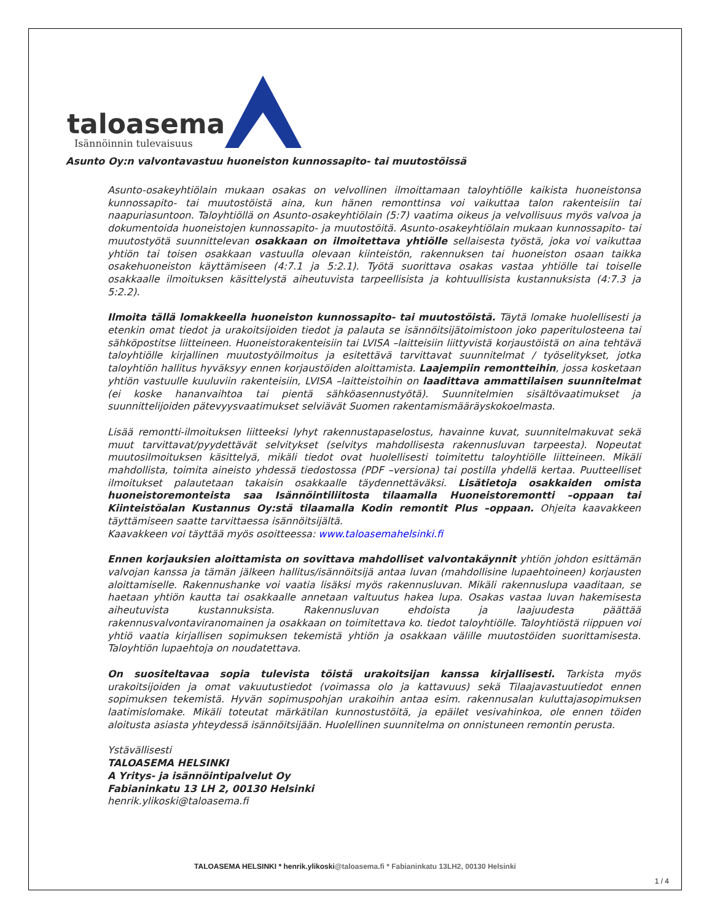taloasema
Isännöinnin tulevaisuus
Asunto Oy:n valvontavastuu huoneiston kunnossapito- tai muutostöissä
Asunto-osakeyhtiölain mukaan osakas on velvollinen ilmoittamaan taloyhtiölle kaikista huoneistonsa kunnossapito- tai muutostöistä aina, kun hänen remonttinsa voi vaikuttaa talon rakenteisiin tai naapuriasuntoon. Taloyhtiöllä on Asunto-osakeyhtiölain (5:7) vaatima oikeus ja velvollisuus myös valvoa ja dokumentoida huoneistojen kunnossapito- ja muutostöitä. Asunto-osakeyhtiölain mukaan kunnossapito- tai muutostyötä suunnittelevan osakkaan on ilmoitettava yhtiölle sellaisesta työstä, joka voi vaikuttaa yhtiön tai toisen osakkaan vastuulla olevaan kiinteistön, rakennuksen tai huoneiston osaan taikka osakehuoneiston käyttämiseen (4:7.1 ja 5:2.1). Työtä suorittava osakas vastaa yhtiölle tai toiselle osakkaalle ilmoituksen käsittelystä aiheutuvista tarpeellisista ja kohtuullisista kustannuksista (4:7.3 ja 5:2.2).
Ilmoita tällä lomakkeella huoneiston kunnossapito- tai muutostöistä. Täytä lomake huolellisesti ja etenkin omat tiedot ja urakoitsijoiden tiedot ja palauta se isännöitsijätoimistoon joko paperitulosteena tai sähköpostitse liitteineen. Huoneistorakenteisiin tai LVISA –laitteisiin liittyvistä korjaustöistä on aina tehtävä taloyhtiölle kirjallinen muutostyöilmoitus ja esitettävä tarvittavat suunnitelmat / työselitykset, jotka taloyhtiön hallitus hyväksyy ennen korjaustöiden aloittamista. Laajempiin remontteihin, jossa kosketaan yhtiön vastuulle kuuluviin rakenteisiin, LVISA –laitteistoihin on laadittava ammattilaisen suunnitelmat (ei koske hananvaihtoa tai pientä sähköasennustyötä). Suunnitelmien sisältövaatimukset ja suunnittelijoiden pätevyysvaatimukset selviävät Suomen rakentamismääräyskokoelmasta.
Lisää remontti-ilmoituksen liitteeksi lyhyt rakennustapaselostus, havainne kuvat, suunnitelmakuvat sekä muut tarvittavat/pyydettävät selvitykset (selvitys mahdollisesta rakennusluvan tarpeesta). Nopeutat muutosilmoituksen käsittelyä, mikäli tiedot ovat huolellisesti toimitettu taloyhtiölle liitteineen. Mikäli mahdollista, toimita aineisto yhdessä tiedostossa (PDF –versiona) tai postilla yhdellä kertaa. Puutteelliset ilmoitukset palautetaan takaisin osakkaalle täydennettäväksi. Lisätietoja osakkaiden omista huoneistoremonteista saa Isännöintiliitosta tilaamalla Huoneistoremontti –oppaan tai Kiinteistöalan Kustannus Oy:stä tilaamalla Kodin remontit Plus –oppaan. Ohjeita kaavakkeen täyttämiseen saatte tarvittaessa isännöitsijältä.
Kaavakkeen voi täyttää myös osoitteessa: www.taloasemahelsinki.fi
Ennen korjauksien aloittamista on sovittava mahdolliset valvontakäynnit yhtiön johdon esittämän valvojan kanssa ja tämän jälkeen hallitus/isännöitsijä antaa luvan (mahdollisine lupaehtoineen) korjausten aloittamiselle. Rakennushanke voi vaatia lisäksi myös rakennusluvan. Mikäli rakennuslupa vaaditaan, se haetaan yhtiön kautta tai osakkaalle annetaan valtuutus hakea lupa. Osakas vastaa luvan hakemisesta aiheutuvista kustannuksista. Rakennusluvan ehdoista ja laajuudesta päättää rakennusvalvontaviranomainen ja osakkaan on toimitettava ko. tiedot taloyhtiölle. Taloyhtiöstä riippuen voi yhtiö vaatia kirjallisen sopimuksen tekemistä yhtiön ja osakkaan välille muutostöiden suorittamisesta. Taloyhtiön lupaehtoja on noudatettava.
On suositeltavaa sopia tulevista töistä urakoitsijan kanssa kirjallisesti. Tarkista myös urakoitsijoiden ja omat vakuutustiedot (voimassa olo ja kattavuus) sekä Tilaajavastuutiedot ennen sopimuksen tekemistä. Hyvän sopimuspohjan urakoihin antaa esim. rakennusalan kuluttajasopimuksen laatimislomake. Mikäli toteutat märkätilan kunnostustöitä, ja epäilet vesivahinkoa, ole ennen töiden aloitusta asiasta yhteydessä isännöitsijään. Huolellinen suunnitelma on onnistuneen remontin perusta.
Ystävällisesti
TALOASEMA HELSINKI
A Yritys- ja isännöintipalvelut Oy
Fabianinkatu 13 LH 2, 00130 Helsinki
henrik.ylikoski@taloasema.fi
TALOASEMA HELSINKI * henrik.ylikoski@taloasema.fi * Fabianinkatu 13LH2, 00130 Helsinki
1 / 4